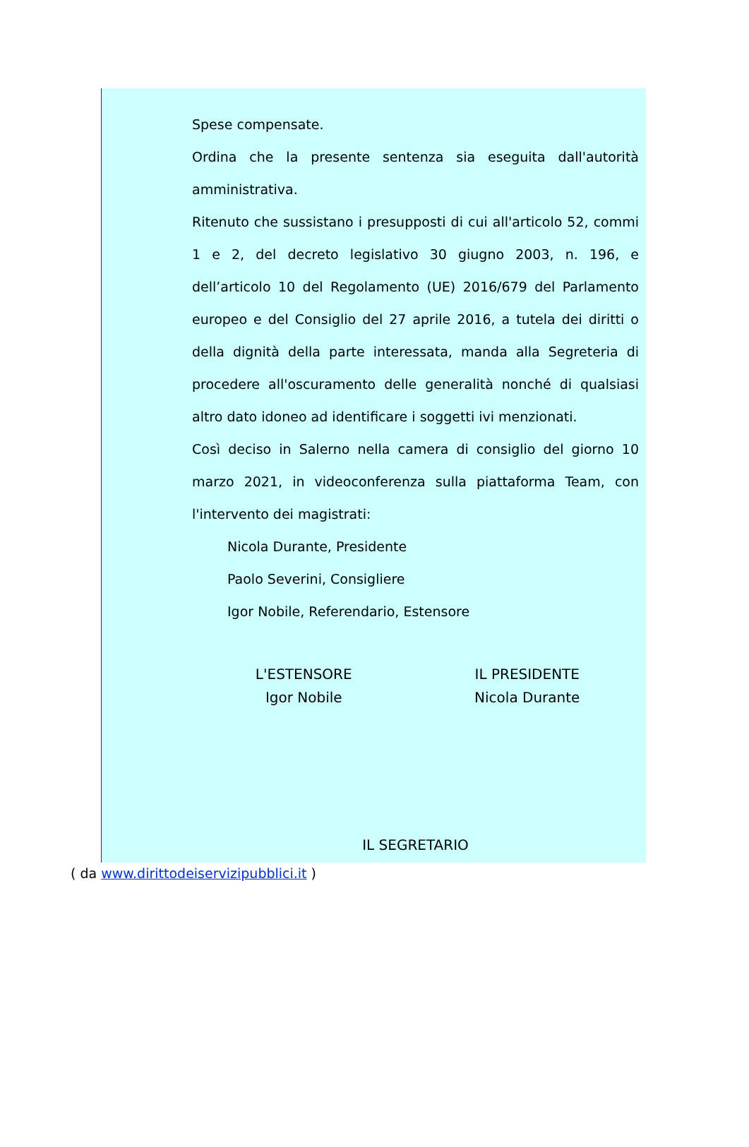Spese compensate.
Ordina che la presente sentenza sia eseguita dall'autorità amministrativa.
Ritenuto che sussistano i presupposti di cui all'articolo 52, commi 1 e 2, del decreto legislativo 30 giugno 2003, n. 196, e dell’articolo 10 del Regolamento (UE) 2016/679 del Parlamento europeo e del Consiglio del 27 aprile 2016, a tutela dei diritti o della dignità della parte interessata, manda alla Segreteria di procedere all'oscuramento delle generalità nonché di qualsiasi altro dato idoneo ad identificare i soggetti ivi menzionati.
Così deciso in Salerno nella camera di consiglio del giorno 10 marzo 2021, in videoconferenza sulla piattaforma Team, con l'intervento dei magistrati:
Nicola Durante, Presidente
Paolo Severini, Consigliere
Igor Nobile, Referendario, Estensore
L'ESTENSORE
Igor Nobile
IL PRESIDENTE
Nicola Durante
IL SEGRETARIO
( da www.dirittodeiservizipubblici.it )